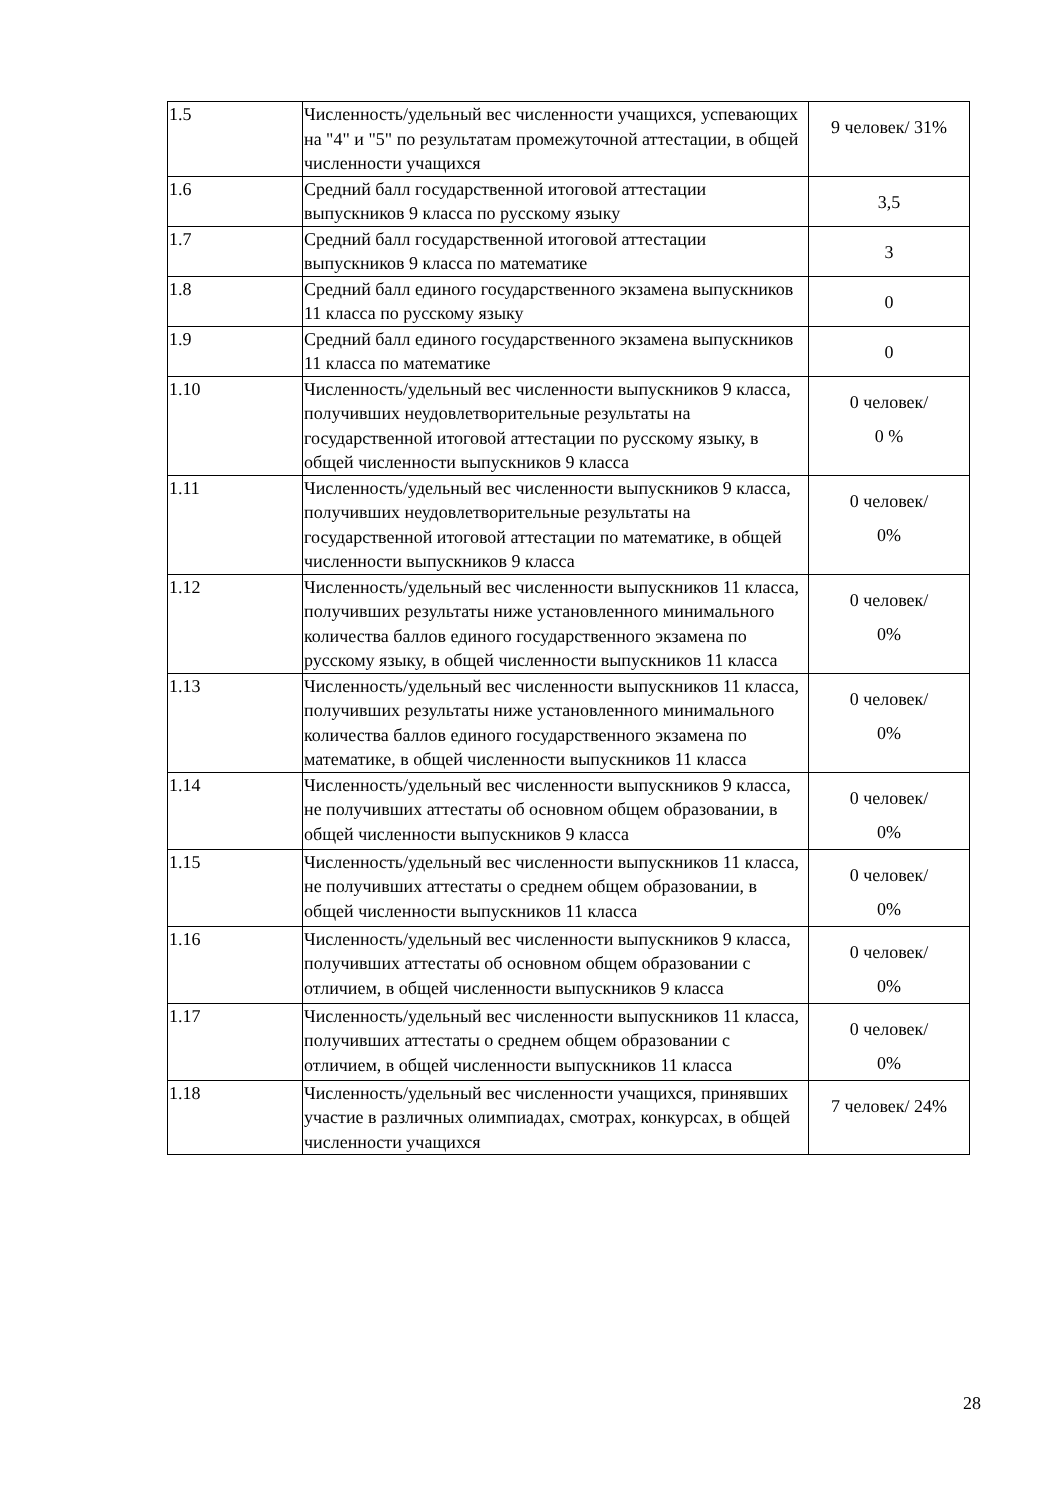| 1.5 | Численность/удельный вес численности учащихся, успевающих на "4" и "5" по результатам промежуточной аттестации, в общей численности учащихся | 9 человек/ 31% |
| 1.6 | Средний балл государственной итоговой аттестации выпускников 9 класса по русскому языку | 3,5 |
| 1.7 | Средний балл государственной итоговой аттестации выпускников 9 класса по математике | 3 |
| 1.8 | Средний балл единого государственного экзамена выпускников 11 класса по русскому языку | 0 |
| 1.9 | Средний балл единого государственного экзамена выпускников 11 класса по математике | 0 |
| 1.10 | Численность/удельный вес численности выпускников 9 класса, получивших неудовлетворительные результаты на государственной итоговой аттестации по русскому языку, в общей численности выпускников 9 класса | 0 человек/ 0 % |
| 1.11 | Численность/удельный вес численности выпускников 9 класса, получивших неудовлетворительные результаты на государственной итоговой аттестации по математике, в общей численности выпускников 9 класса | 0 человек/ 0% |
| 1.12 | Численность/удельный вес численности выпускников 11 класса, получивших результаты ниже установленного минимального количества баллов единого государственного экзамена по русскому языку, в общей численности выпускников 11 класса | 0 человек/ 0% |
| 1.13 | Численность/удельный вес численности выпускников 11 класса, получивших результаты ниже установленного минимального количества баллов единого государственного экзамена по математике, в общей численности выпускников 11 класса | 0 человек/ 0% |
| 1.14 | Численность/удельный вес численности выпускников 9 класса, не получивших аттестаты об основном общем образовании, в общей численности выпускников 9 класса | 0 человек/ 0% |
| 1.15 | Численность/удельный вес численности выпускников 11 класса, не получивших аттестаты о среднем общем образовании, в общей численности выпускников 11 класса | 0 человек/ 0% |
| 1.16 | Численность/удельный вес численности выпускников 9 класса, получивших аттестаты об основном общем образовании с отличием, в общей численности выпускников 9 класса | 0 человек/ 0% |
| 1.17 | Численность/удельный вес численности выпускников 11 класса, получивших аттестаты о среднем общем образовании с отличием, в общей численности выпускников 11 класса | 0 человек/ 0% |
| 1.18 | Численность/удельный вес численности учащихся, принявших участие в различных олимпиадах, смотрах, конкурсах, в общей численности учащихся | 7 человек/ 24% |
28